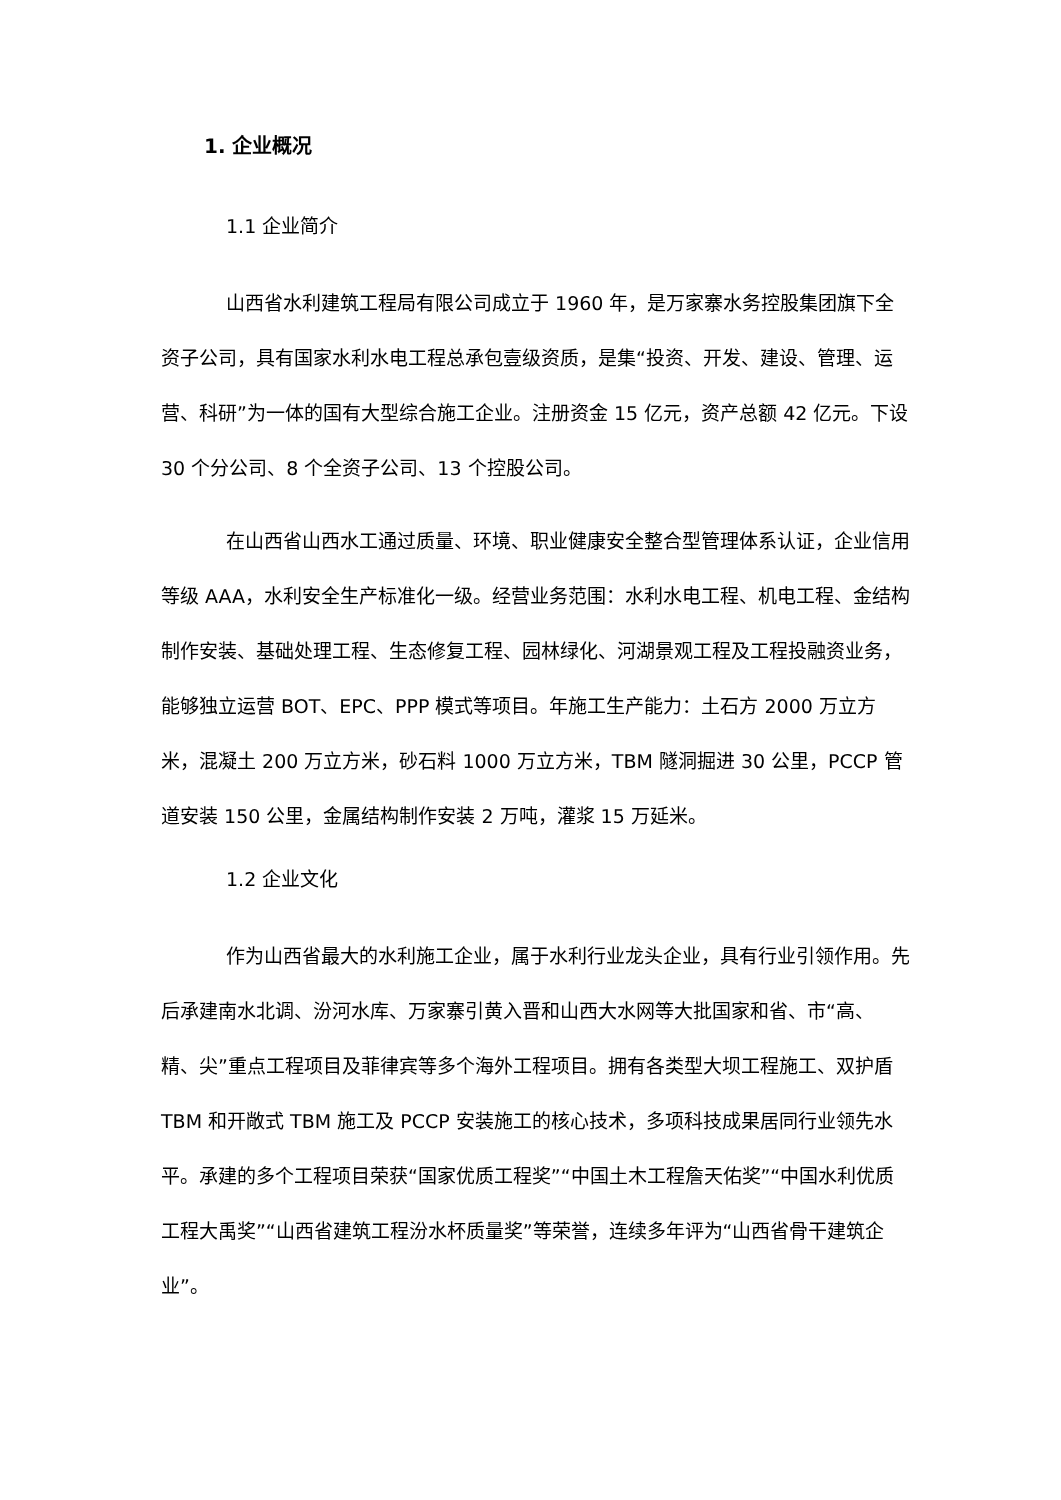1. 企业概况
1.1 企业简介
山西省水利建筑工程局有限公司成立于 1960 年，是万家寨水务控股集团旗下全资子公司，具有国家水利水电工程总承包壹级资质，是集“投资、开发、建设、管理、运营、科研”为一体的国有大型综合施工企业。注册资金 15 亿元，资产总额 42 亿元。下设 30 个分公司、8 个全资子公司、13 个控股公司。
在山西省山西水工通过质量、环境、职业健康安全整合型管理体系认证，企业信用等级 AAA，水利安全生产标准化一级。经营业务范围：水利水电工程、机电工程、金结构制作安装、基础处理工程、生态修复工程、园林绿化、河湖景观工程及工程投融资业务，能够独立运营 BOT、EPC、PPP 模式等项目。年施工生产能力：土石方 2000 万立方米，混凝土 200 万立方米，砂石料 1000 万立方米，TBM 隧洞掘进 30 公里，PCCP 管道安装 150 公里，金属结构制作安装 2 万吨，灌浆 15 万延米。
1.2 企业文化
作为山西省最大的水利施工企业，属于水利行业龙头企业，具有行业引领作用。先后承建南水北调、汾河水库、万家寨引黄入晋和山西大水网等大批国家和省、市“高、精、尖”重点工程项目及菲律宾等多个海外工程项目。拥有各类型大坝工程施工、双护盾 TBM 和开敞式 TBM 施工及 PCCP 安装施工的核心技术，多项科技成果居同行业领先水平。承建的多个工程项目荣获“国家优质工程奖”“中国土木工程詹天佑奖”“中国水利优质工程大禹奖”“山西省建筑工程汾水杯质量奖”等荣誉，连续多年评为“山西省骨干建筑企业”。